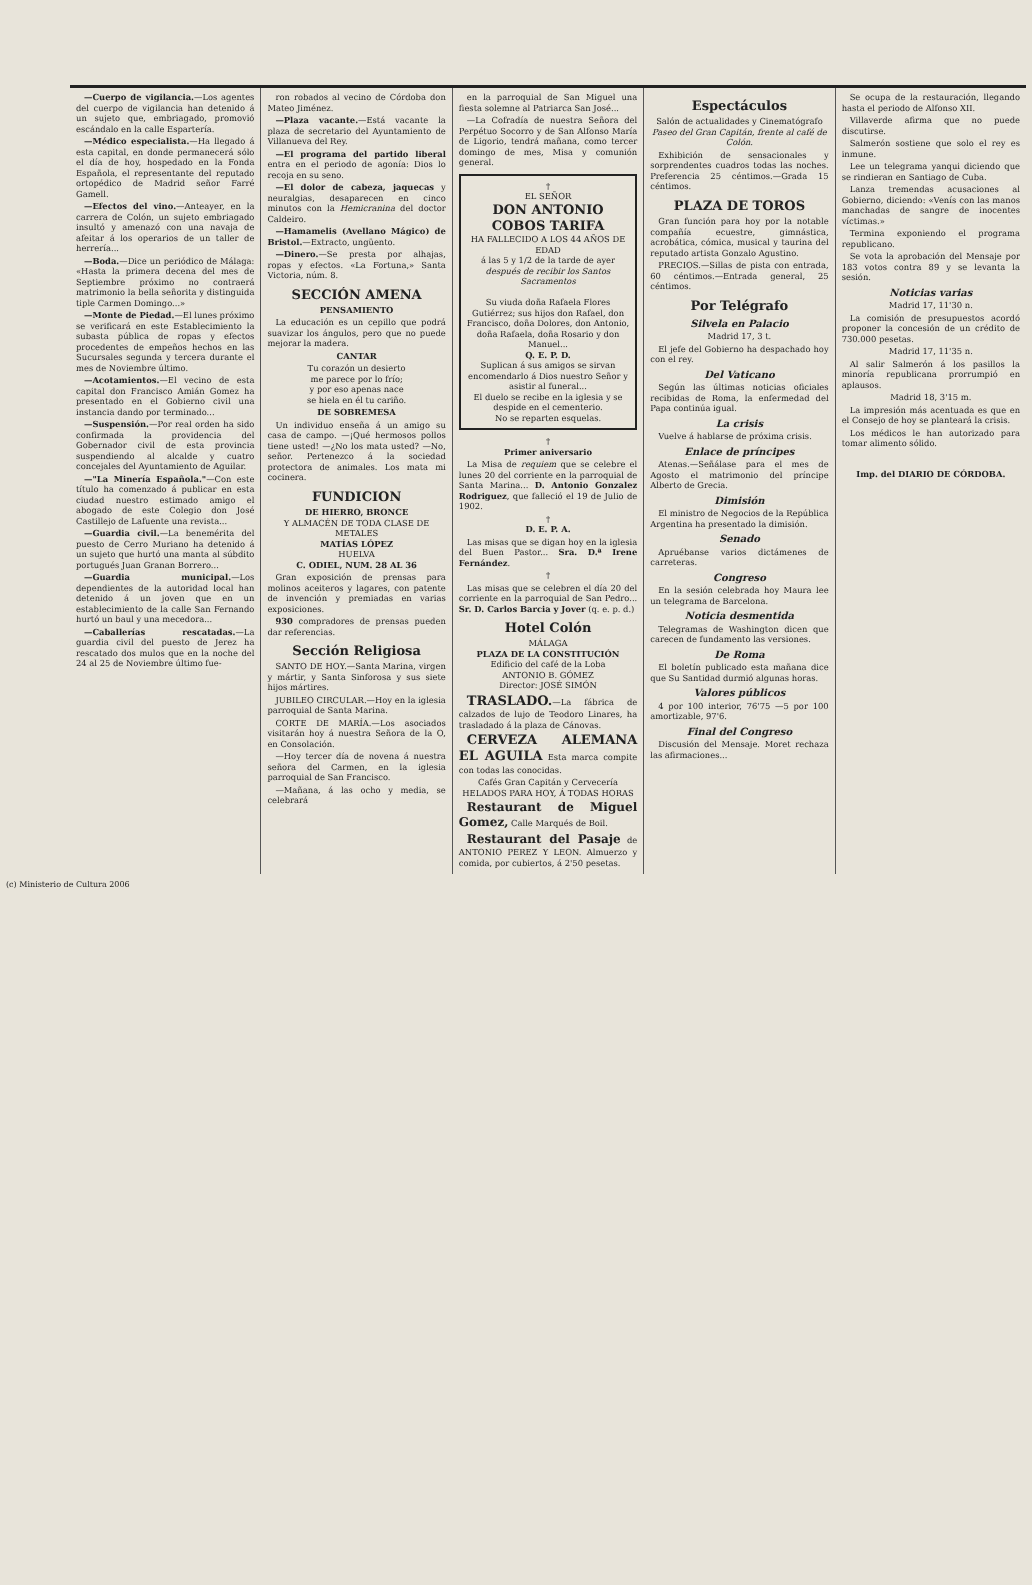—Cuerpo de vigilancia.—Los agentes del cuerpo de vigilancia han detenido á un sujeto que, embriagado, promovió escándalo en la calle Espartería.
—Médico especialista.—Ha llegado á esta capital, en donde permanecerá sólo el día de hoy, hospedado en la Fonda Española, el representante del reputado ortopédico de Madrid señor Farré Gamell.
—Efectos del vino.—Anteayer, en la carrera de Colón, un sujeto embriagado insultó y amenazó con una navaja de afeitar á los operarios de un taller de herrería...
—Boda.—Dice un periódico de Málaga: «Hasta la primera decena del mes de Septiembre próximo no contraerá matrimonio la bella señorita y distinguida tiple Carmen Domingo...»
—Monte de Piedad.—El lunes próximo se verificará en este Establecimiento la subasta pública de ropas y efectos procedentes de empeños hechos en las Sucursales segunda y tercera durante el mes de Noviembre último.
—Acotamientos.—El vecino de esta capital don Francisco Amián Gomez ha presentado en el Gobierno civil una instancia dando por terminado...
—Suspensión.—Por real orden ha sido confirmada la providencia del Gobernador civil de esta provincia suspendiendo al alcalde y cuatro concejales del Ayuntamiento de Aguilar.
—"La Minería Española."—Con este título ha comenzado á publicar en esta ciudad nuestro estimado amigo el abogado de este Colegio don José Castillejo de Lafuente una revista...
—Guardia civil.—La benemérita del puesto de Cerro Muriano ha detenido á un sujeto que hurtó una manta al súbdito portugués Juan Granan Borrero...
—Guardia municipal.—Los dependientes de la autoridad local han detenido á un joven que en un establecimiento de la calle San Fernando hurtó un baul y una mecedora...
—Caballerías rescatadas.—La guardia civil del puesto de Jerez ha rescatado dos mulos que en la noche del 24 al 25 de Noviembre último fue-
ron robados al vecino de Córdoba don Mateo Jiménez.
—Plaza vacante.—Está vacante la plaza de secretario del Ayuntamiento de Villanueva del Rey.
—El programa del partido liberal entra en el periodo de agonía: Dios lo recoja en su seno.
—El dolor de cabeza, jaquecas y neuralgias, desaparecen en cinco minutos con la Hemicranina del doctor Caldeiro.
—Hamamelis (Avellano Mágico) de Bristol.—Extracto, ungüento.
—Dinero.—Se presta por alhajas, ropas y efectos. «La Fortuna,» Santa Victoria, núm. 8.
SECCIÓN AMENA
PENSAMIENTO
La educación es un cepillo que podrá suavizar los ángulos, pero que no puede mejorar la madera.
CANTAR
Tu corazón un desierto
me parece por lo frío;
y por eso apenas nace
se hiela en él tu cariño.
DE SOBREMESA
Un individuo enseña á un amigo su casa de campo. —¡Qué hermosos pollos tiene usted! —¿No los mata usted? —No, señor. Pertenezco á la sociedad protectora de animales. Los mata mi cocinera.
FUNDICION
DE HIERRO, BRONCE
Y ALMACÉN DE TODA CLASE DE METALES
MATÍAS LÓPEZ
HUELVA
C. ODIEL, NUM. 28 AL 36
Gran exposición de prensas para molinos aceiteros y lagares, con patente de invención y premiadas en varias exposiciones.
930 compradores de prensas pueden dar referencias.
Sección Religiosa
SANTO DE HOY.—Santa Marina, virgen y mártir, y Santa Sinforosa y sus siete hijos mártires.
JUBILEO CIRCULAR.—Hoy en la iglesia parroquial de Santa Marina.
CORTE DE MARÍA.—Los asociados visitarán hoy á nuestra Señora de la O, en Consolación.
—Hoy tercer día de novena á nuestra señora del Carmen, en la iglesia parroquial de San Francisco.
—Mañana, á las ocho y media, se celebrará
en la parroquial de San Miguel una fiesta solemne al Patriarca San José...
—La Cofradía de nuestra Señora del Perpétuo Socorro y de San Alfonso María de Ligorio, tendrá mañana, como tercer domingo de mes, Misa y comunión general.
†
EL SEÑOR
DON ANTONIO COBOS TARIFA
HA FALLECIDO A LOS 44 AÑOS DE EDAD
á las 5 y 1/2 de la tarde de ayer
después de recibir los Santos Sacramentos
Su viuda doña Rafaela Flores Gutiérrez; sus hijos don Rafael, don Francisco, doña Dolores, don Antonio, doña Rafaela, doña Rosario y don Manuel...
Q. E. P. D.
Suplican á sus amigos se sirvan encomendarlo á Dios nuestro Señor y asistir al funeral...
El duelo se recibe en la iglesia y se despide en el cementerio.
No se reparten esquelas.
†
Primer aniversario
La Misa de requiem que se celebre el lunes 20 del corriente en la parroquial de Santa Marina... D. Antonio Gonzalez Rodriguez, que falleció el 19 de Julio de 1902.
†
D. E. P. A.
Las misas que se digan hoy en la iglesia del Buen Pastor... Sra. D.ª Irene Fernández.
†
Las misas que se celebren el día 20 del corriente en la parroquial de San Pedro... Sr. D. Carlos Barcia y Jover (q. e. p. d.)
Hotel Colón
MÁLAGA
PLAZA DE LA CONSTITUCIÓN
Edificio del café de la Loba
ANTONIO B. GÓMEZ
Director: JOSÉ SIMÓN
TRASLADO.—La fábrica de calzados de lujo de Teodoro Linares, ha trasladado á la plaza de Cánovas.
CERVEZA ALEMANA EL AGUILA Esta marca compite con todas las conocidas.
Cafés Gran Capitán y Cervecería
HELADOS PARA HOY, Á TODAS HORAS
Restaurant de Miguel Gomez, Calle Marqués de Boil.
Restaurant del Pasaje de ANTONIO PEREZ Y LEON. Almuerzo y comida, por cubiertos, á 2'50 pesetas.
Espectáculos
Salón de actualidades y Cinematógrafo
Paseo del Gran Capitán, frente al café de Colón.
Exhibición de sensacionales y sorprendentes cuadros todas las noches. Preferencia 25 céntimos.—Grada 15 céntimos.
PLAZA DE TOROS
Gran función para hoy por la notable compañía ecuestre, gimnástica, acrobática, cómica, musical y taurina del reputado artista Gonzalo Agustino.
PRECIOS.—Sillas de pista con entrada, 60 céntimos.—Entrada general, 25 céntimos.
Por Telégrafo
Silvela en Palacio
Madrid 17, 3 t.
El jefe del Gobierno ha despachado hoy con el rey.
Del Vaticano
Según las últimas noticias oficiales recibidas de Roma, la enfermedad del Papa continúa igual.
La crisis
Vuelve á hablarse de próxima crisis.
Enlace de príncipes
Atenas.—Señálase para el mes de Agosto el matrimonio del príncipe Alberto de Grecia.
Dimisión
El ministro de Negocios de la República Argentina ha presentado la dimisión.
Senado
Apruébanse varios dictámenes de carreteras.
Congreso
En la sesión celebrada hoy Maura lee un telegrama de Barcelona.
Noticia desmentida
Telegramas de Washington dicen que carecen de fundamento las versiones.
De Roma
El boletín publicado esta mañana dice que Su Santidad durmió algunas horas.
Valores públicos
4 por 100 interior, 76'75 —5 por 100 amortizable, 97'6.
Final del Congreso
Discusión del Mensaje. Moret rechaza las afirmaciones...
Se ocupa de la restauración, llegando hasta el periodo de Alfonso XII.
Villaverde afirma que no puede discutirse.
Salmerón sostiene que solo el rey es inmune.
Lee un telegrama yanqui diciendo que se rindieran en Santiago de Cuba.
Lanza tremendas acusaciones al Gobierno, diciendo: «Venís con las manos manchadas de sangre de inocentes víctimas.»
Termina exponiendo el programa republicano.
Se vota la aprobación del Mensaje por 183 votos contra 89 y se levanta la sesión.
Noticias varias
Madrid 17, 11'30 n.
La comisión de presupuestos acordó proponer la concesión de un crédito de 730.000 pesetas.
Madrid 17, 11'35 n.
Al salir Salmerón á los pasillos la minoría republicana prorrumpió en aplausos.
Madrid 18, 3'15 m.
La impresión más acentuada es que en el Consejo de hoy se planteará la crisis.
Los médicos le han autorizado para tomar alimento sólido.
Imp. del DIARIO DE CÓRDOBA.
(c) Ministerio de Cultura 2006